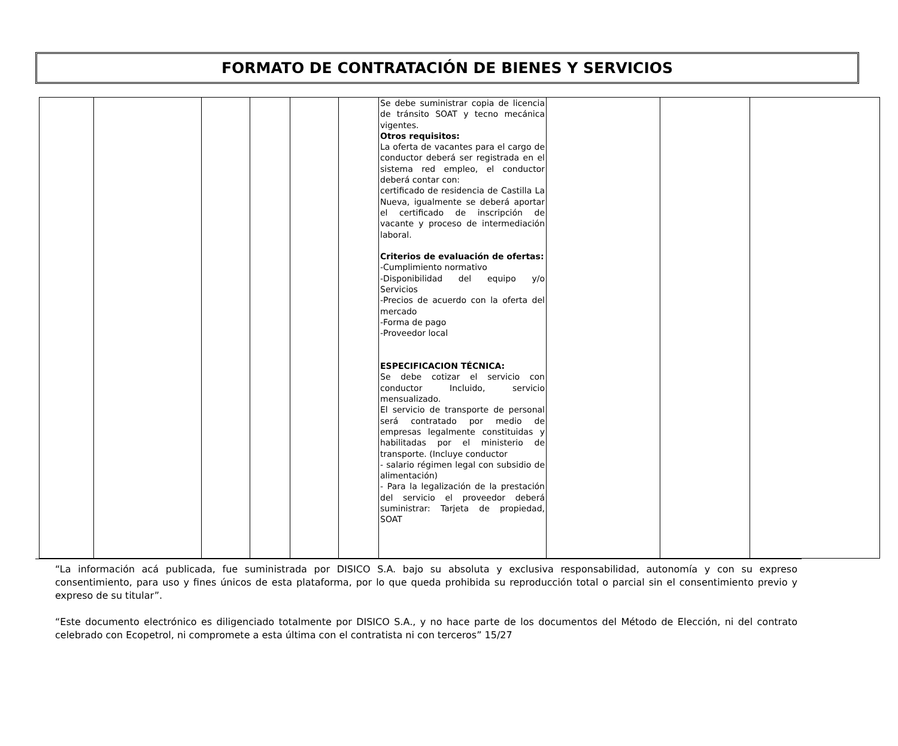FORMATO DE CONTRATACIÓN DE BIENES Y SERVICIOS
| | | | | | | Se debe suministrar copia de licencia de tránsito SOAT y tecno mecánica vigentes. Otros requisitos: La oferta de vacantes para el cargo de conductor deberá ser registrada en el sistema red empleo, el conductor deberá contar con: certificado de residencia de Castilla La Nueva, igualmente se deberá aportar el certificado de inscripción de vacante y proceso de intermediación laboral. Criterios de evaluación de ofertas: -Cumplimiento normativo -Disponibilidad del equipo y/o Servicios -Precios de acuerdo con la oferta del mercado -Forma de pago -Proveedor local ESPECIFICACION TÉCNICA: Se debe cotizar el servicio con conductor Incluido, servicio mensualizado. El servicio de transporte de personal será contratado por medio de empresas legalmente constituidas y habilitadas por el ministerio de transporte. (Incluye conductor - salario régimen legal con subsidio de alimentación) - Para la legalización de la prestación del servicio el proveedor deberá suministrar: Tarjeta de propiedad, SOAT | | | |
“La información acá publicada, fue suministrada por DISICO S.A. bajo su absoluta y exclusiva responsabilidad, autonomía y con su expreso consentimiento, para uso y fines únicos de esta plataforma, por lo que queda prohibida su reproducción total o parcial sin el consentimiento previo y expreso de su titular”.
“Este documento electrónico es diligenciado totalmente por DISICO S.A., y no hace parte de los documentos del Método de Elección, ni del contrato celebrado con Ecopetrol, ni compromete a esta última con el contratista ni con terceros” 15/27